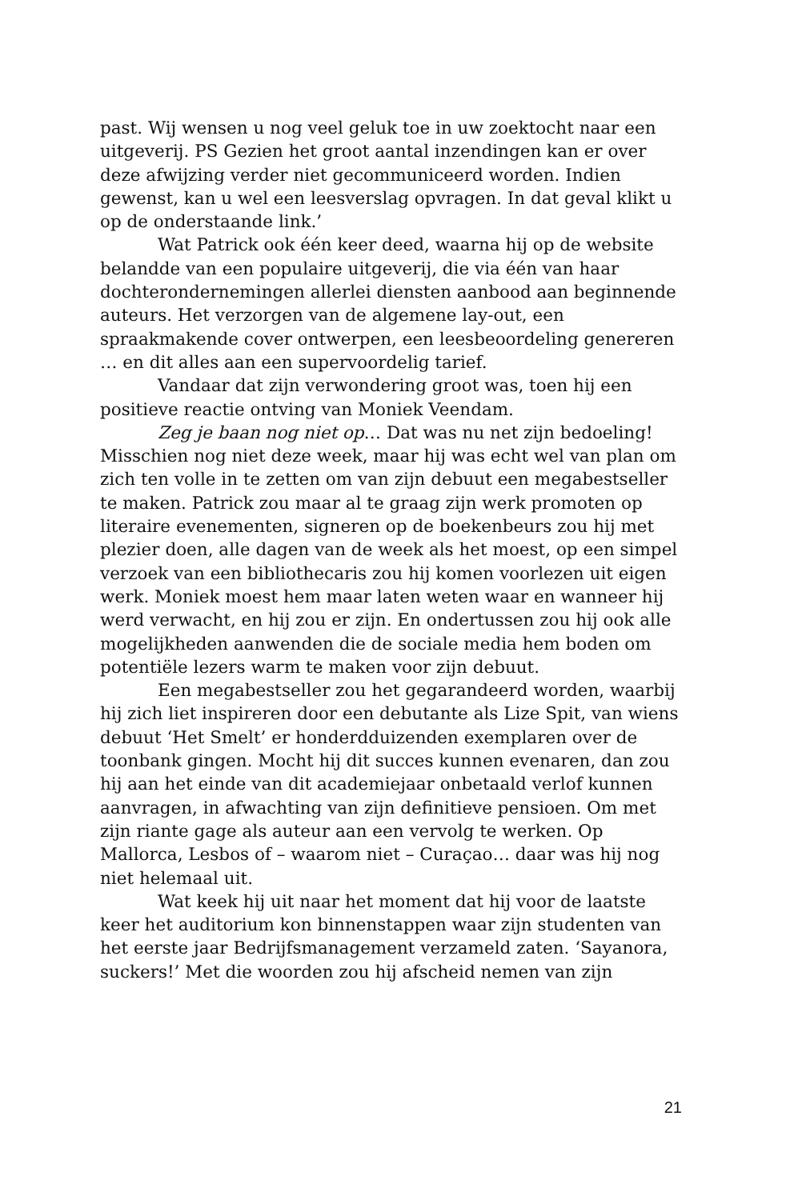past. Wij wensen u nog veel geluk toe in uw zoektocht naar een uitgeverij. PS Gezien het groot aantal inzendingen kan er over deze afwijzing verder niet gecommuniceerd worden. Indien gewenst, kan u wel een leesverslag opvragen. In dat geval klikt u op de onderstaande link.’
Wat Patrick ook één keer deed, waarna hij op de website belandde van een populaire uitgeverij, die via één van haar dochterondernemingen allerlei diensten aanbood aan beginnende auteurs. Het verzorgen van de algemene lay-out, een spraakmakende cover ontwerpen, een leesbeoordeling genereren … en dit alles aan een supervoordelig tarief.
Vandaar dat zijn verwondering groot was, toen hij een positieve reactie ontving van Moniek Veendam.
Zeg je baan nog niet op… Dat was nu net zijn bedoeling! Misschien nog niet deze week, maar hij was echt wel van plan om zich ten volle in te zetten om van zijn debuut een megabestseller te maken. Patrick zou maar al te graag zijn werk promoten op literaire evenementen, signeren op de boekenbeurs zou hij met plezier doen, alle dagen van de week als het moest, op een simpel verzoek van een bibliothecaris zou hij komen voorlezen uit eigen werk. Moniek moest hem maar laten weten waar en wanneer hij werd verwacht, en hij zou er zijn. En ondertussen zou hij ook alle mogelijkheden aanwenden die de sociale media hem boden om potentiële lezers warm te maken voor zijn debuut.
Een megabestseller zou het gegarandeerd worden, waarbij hij zich liet inspireren door een debutante als Lize Spit, van wiens debuut ‘Het Smelt’ er honderdduizenden exemplaren over de toonbank gingen. Mocht hij dit succes kunnen evenaren, dan zou hij aan het einde van dit academiejaar onbetaald verlof kunnen aanvragen, in afwachting van zijn definitieve pensioen. Om met zijn riante gage als auteur aan een vervolg te werken. Op Mallorca, Lesbos of – waarom niet – Curaçao… daar was hij nog niet helemaal uit.
Wat keek hij uit naar het moment dat hij voor de laatste keer het auditorium kon binnenstappen waar zijn studenten van het eerste jaar Bedrijfsmanagement verzameld zaten. ‘Sayanora, suckers!’ Met die woorden zou hij afscheid nemen van zijn
21